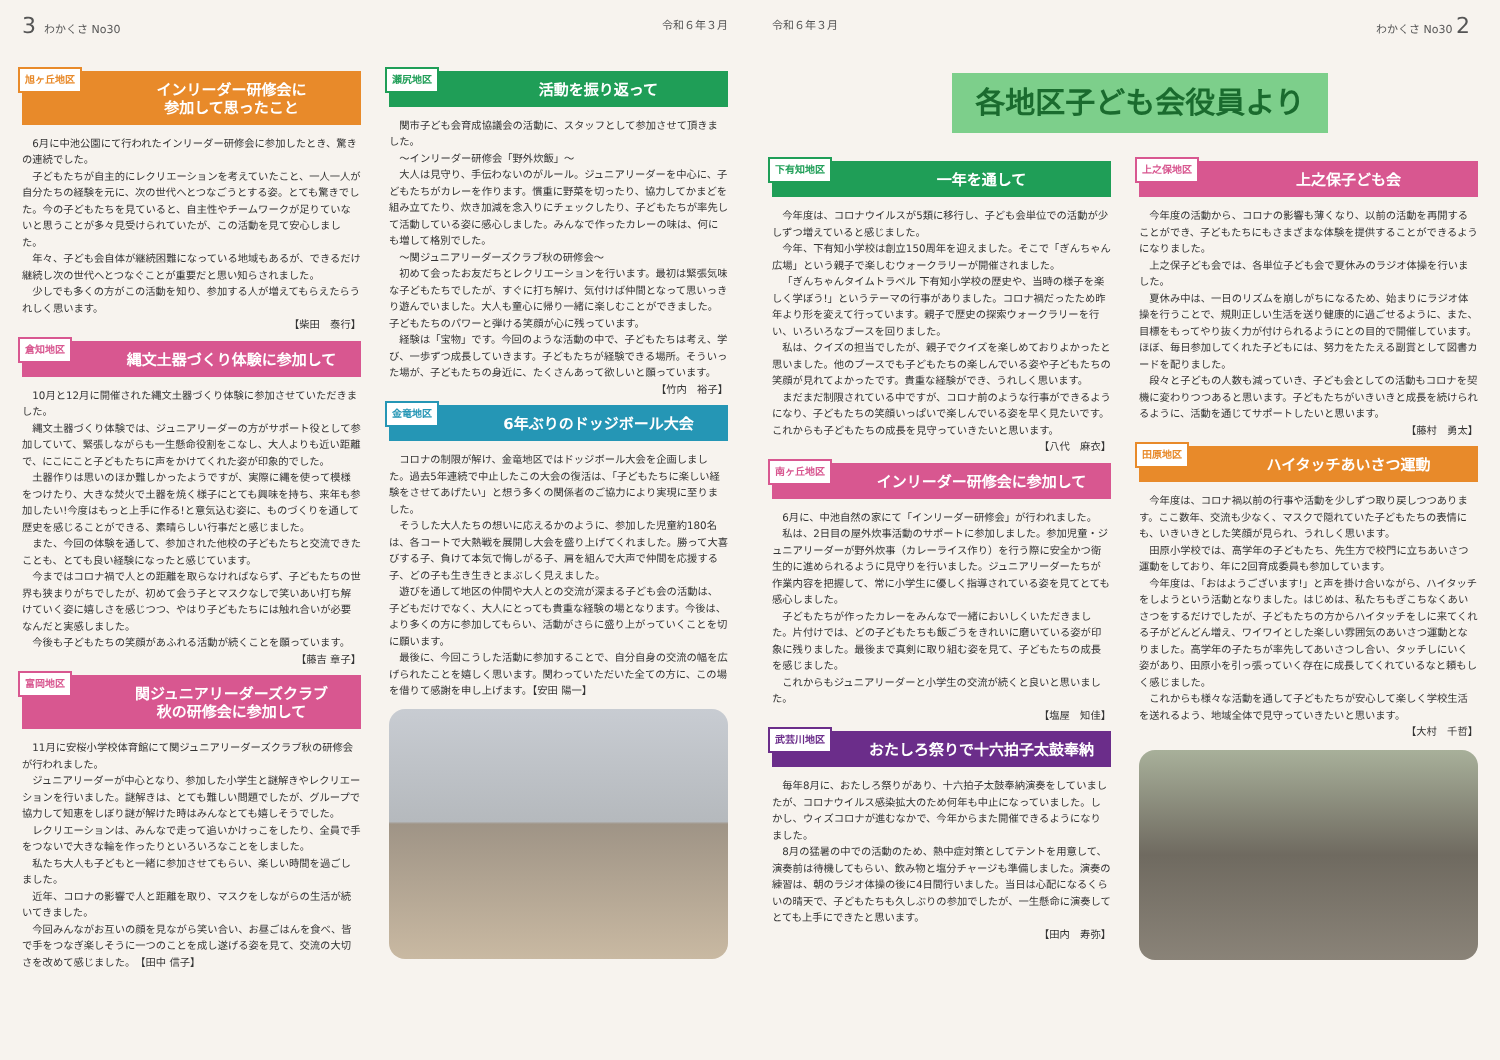3 わかくさ No30 令和６年３月
旭ヶ丘地区
インリーダー研修会に
参加して思ったこと
6月に中池公園にて行われたインリーダー研修会に参加したとき、驚きの連続でした。
子どもたちが自主的にレクリエーションを考えていたこと、一人一人が自分たちの経験を元に、次の世代へとつなごうとする姿。とても驚きでした。今の子どもたちを見ていると、自主性やチームワークが足りていないと思うことが多々見受けられていたが、この活動を見て安心しました。
年々、子ども会自体が継続困難になっている地域もあるが、できるだけ継続し次の世代へとつなぐことが重要だと思い知らされました。
少しでも多くの方がこの活動を知り、参加する人が増えてもらえたらうれしく思います。
【柴田　泰行】
倉知地区
縄文土器づくり体験に参加して
10月と12月に開催された縄文土器づくり体験に参加させていただきました。
縄文土器づくり体験では、ジュニアリーダーの方がサポート役として参加していて、緊張しながらも一生懸命役割をこなし、大人よりも近い距離で、にこにこと子どもたちに声をかけてくれた姿が印象的でした。
土器作りは思いのほか難しかったようですが、実際に縄を使って模様をつけたり、大きな焚火で土器を焼く様子にとても興味を持ち、来年も参加したい!今度はもっと上手に作る!と意気込む姿に、ものづくりを通して歴史を感じることができる、素晴らしい行事だと感じました。
また、今回の体験を通して、参加された他校の子どもたちと交流できたことも、とても良い経験になったと感じています。
今まではコロナ禍で人との距離を取らなければならず、子どもたちの世界も狭まりがちでしたが、初めて会う子とマスクなしで笑いあい打ち解けていく姿に嬉しさを感じつつ、やはり子どもたちには触れ合いが必要なんだと実感しました。
今後も子どもたちの笑顔があふれる活動が続くことを願っています。
【藤吉 章子】
富岡地区
関ジュニアリーダーズクラブ
秋の研修会に参加して
11月に安桜小学校体育館にて関ジュニアリーダーズクラブ秋の研修会が行われました。
ジュニアリーダーが中心となり、参加した小学生と謎解きやレクリエーションを行いました。謎解きは、とても難しい問題でしたが、グループで協力して知恵をしぼり謎が解けた時はみんなとても嬉しそうでした。
レクリエーションは、みんなで走って追いかけっこをしたり、全員で手をつないで大きな輪を作ったりといろいろなことをしました。
私たち大人も子どもと一緒に参加させてもらい、楽しい時間を過ごしました。
近年、コロナの影響で人と距離を取り、マスクをしながらの生活が続いてきました。
今回みんながお互いの顔を見ながら笑い合い、お昼ごはんを食べ、皆で手をつなぎ楽しそうに一つのことを成し遂げる姿を見て、交流の大切さを改めて感じました。　【田中 信子】
瀬尻地区
活動を振り返って
関市子ども会育成協議会の活動に、スタッフとして参加させて頂きました。
～インリーダー研修会「野外炊飯」～
大人は見守り、手伝わないのがルール。ジュニアリーダーを中心に、子どもたちがカレーを作ります。慣重に野菜を切ったり、協力してかまどを組み立てたり、炊き加減を念入りにチェックしたり、子どもたちが率先して活動している姿に感心しました。みんなで作ったカレーの味は、何にも増して格別でした。
～関ジュニアリーダーズクラブ秋の研修会～
初めて会ったお友だちとレクリエーションを行います。最初は緊張気味な子どもたちでしたが、すぐに打ち解け、気付けば仲間となって思いっきり遊んでいました。大人も童心に帰り一緒に楽しむことができました。子どもたちのパワーと弾ける笑顔が心に残っています。
経験は「宝物」です。今回のような活動の中で、子どもたちは考え、学び、一歩ずつ成長していきます。子どもたちが経験できる場所。そういった場が、子どもたちの身近に、たくさんあって欲しいと願っています。
【竹内　裕子】
金竜地区
6年ぶりのドッジボール大会
コロナの制限が解け、金竜地区ではドッジボール大会を企画しました。過去5年連続で中止したこの大会の復活は、「子どもたちに楽しい経験をさせてあげたい」と想う多くの関係者のご協力により実現に至りました。
そうした大人たちの想いに応えるかのように、参加した児童約180名は、各コートで大熱戦を展開し大会を盛り上げてくれました。勝って大喜びする子、負けて本気で悔しがる子、肩を組んで大声で仲間を応援する子、どの子も生き生きとまぶしく見えました。
遊びを通して地区の仲間や大人との交流が深まる子ども会の活動は、子どもだけでなく、大人にとっても貴重な経験の場となります。今後は、より多くの方に参加してもらい、活動がさらに盛り上がっていくことを切に願います。
最後に、今回こうした活動に参加することで、自分自身の交流の幅を広げられたことを嬉しく思います。関わっていただいた全ての方に、この場を借りて感謝を申し上げます。【安田 陽一】
令和６年３月 わかくさ No30 2
各地区子ども会役員より
下有知地区
一年を通して
今年度は、コロナウイルスが5類に移行し、子ども会単位での活動が少しずつ増えていると感じました。
今年、下有知小学校は創立150周年を迎えました。そこで「ぎんちゃん広場」という親子で楽しむウォークラリーが開催されました。
「ぎんちゃんタイムトラベル 下有知小学校の歴史や、当時の様子を楽しく学ぼう!」というテーマの行事がありました。コロナ禍だったため昨年より形を変えて行っています。親子で歴史の探索ウォークラリーを行い、いろいろなブースを回りました。
私は、クイズの担当でしたが、親子でクイズを楽しめておりよかったと思いました。他のブースでも子どもたちの楽しんでいる姿や子どもたちの笑顔が見れてよかったです。貴重な経験ができ、うれしく思います。
まだまだ制限されている中ですが、コロナ前のような行事ができるようになり、子どもたちの笑顔いっぱいで楽しんでいる姿を早く見たいです。これからも子どもたちの成長を見守っていきたいと思います。
【八代　麻衣】
南ヶ丘地区
インリーダー研修会に参加して
6月に、中池自然の家にて「インリーダー研修会」が行われました。
私は、2日目の屋外炊事活動のサポートに参加しました。参加児童・ジュニアリーダーが野外炊事（カレーライス作り）を行う際に安全かつ衛生的に進められるように見守りを行いました。ジュニアリーダーたちが作業内容を把握して、常に小学生に優しく指導されている姿を見てとても感心しました。
子どもたちが作ったカレーをみんなで一緒においしくいただきました。片付けでは、どの子どもたちも飯ごうをきれいに磨いている姿が印象に残りました。最後まで真剣に取り組む姿を見て、子どもたちの成長を感じました。
これからもジュニアリーダーと小学生の交流が続くと良いと思いました。
【塩屋　知佳】
武芸川地区
おたしろ祭りで十六拍子太鼓奉納
毎年8月に、おたしろ祭りがあり、十六拍子太鼓奉納演奏をしていましたが、コロナウイルス感染拡大のため何年も中止になっていました。しかし、ウィズコロナが進むなかで、今年からまた開催できるようになりました。
8月の猛暑の中での活動のため、熱中症対策としてテントを用意して、演奏前は待機してもらい、飲み物と塩分チャージも準備しました。演奏の練習は、朝のラジオ体操の後に4日間行いました。当日は心配になるくらいの晴天で、子どもたちも久しぶりの参加でしたが、一生懸命に演奏してとても上手にできたと思います。
【田内　寿弥】
上之保地区
上之保子ども会
今年度の活動から、コロナの影響も薄くなり、以前の活動を再開することができ、子どもたちにもさまざまな体験を提供することができるようになりました。
上之保子ども会では、各単位子ども会で夏休みのラジオ体操を行いました。
夏休み中は、一日のリズムを崩しがちになるため、始まりにラジオ体操を行うことで、規則正しい生活を送り健康的に過ごせるように、また、目標をもってやり抜く力が付けられるようにとの目的で開催しています。ほぼ、毎日参加してくれた子どもには、努力をたたえる副賞として図書カードを配りました。
段々と子どもの人数も減っていき、子ども会としての活動もコロナを契機に変わりつつあると思います。子どもたちがいきいきと成長を続けられるように、活動を通じてサポートしたいと思います。
【藤村　勇太】
田原地区
ハイタッチあいさつ運動
今年度は、コロナ禍以前の行事や活動を少しずつ取り戻しつつあります。ここ数年、交流も少なく、マスクで隠れていた子どもたちの表情にも、いきいきとした笑顔が見られ、うれしく思います。
田原小学校では、高学年の子どもたち、先生方で校門に立ちあいさつ運動をしており、年に2回育成委員も参加しています。
今年度は、「おはようございます!」と声を掛け合いながら、ハイタッチをしようという活動となりました。はじめは、私たちもぎこちなくあいさつをするだけでしたが、子どもたちの方からハイタッチをしに来てくれる子がどんどん増え、ワイワイとした楽しい雰囲気のあいさつ運動となりました。高学年の子たちが率先してあいさつし合い、タッチしにいく姿があり、田原小を引っ張っていく存在に成長してくれているなと頼もしく感じました。
これからも様々な活動を通して子どもたちが安心して楽しく学校生活を送れるよう、地域全体で見守っていきたいと思います。
【大村　千哲】